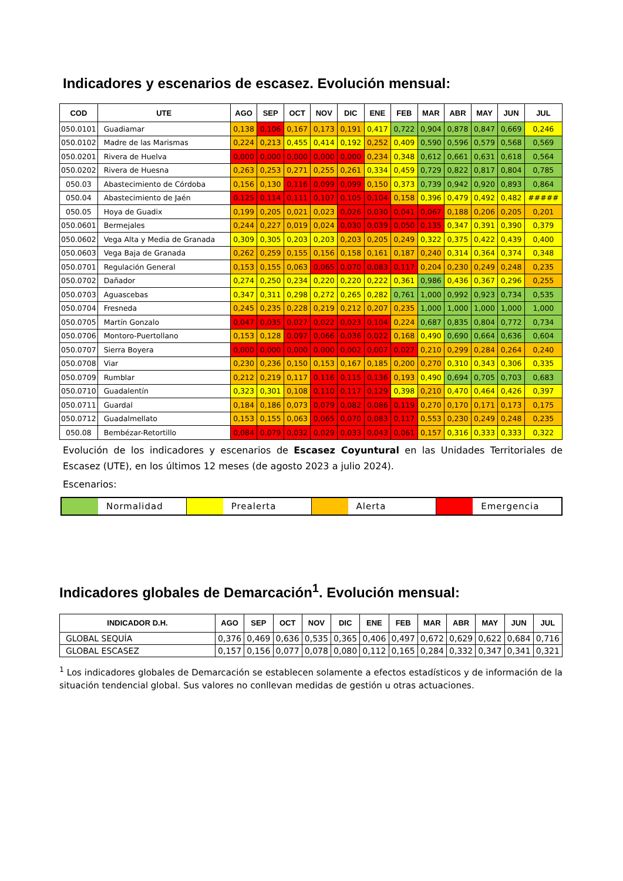Indicadores y escenarios de escasez. Evolución mensual:
| COD | UTE | AGO | SEP | OCT | NOV | DIC | ENE | FEB | MAR | ABR | MAY | JUN | JUL |
| --- | --- | --- | --- | --- | --- | --- | --- | --- | --- | --- | --- | --- | --- |
| 050.0101 | Guadiamar | 0,138 | 0,106 | 0,167 | 0,173 | 0,191 | 0,417 | 0,722 | 0,904 | 0,878 | 0,847 | 0,669 | 0,246 |
| 050.0102 | Madre de las Marismas | 0,224 | 0,213 | 0,455 | 0,414 | 0,192 | 0,252 | 0,409 | 0,590 | 0,596 | 0,579 | 0,568 | 0,569 |
| 050.0201 | Rivera de Huelva | 0,000 | 0,000 | 0,000 | 0,000 | 0,000 | 0,234 | 0,348 | 0,612 | 0,661 | 0,631 | 0,618 | 0,564 |
| 050.0202 | Rivera de Huesna | 0,263 | 0,253 | 0,271 | 0,255 | 0,261 | 0,334 | 0,459 | 0,729 | 0,822 | 0,817 | 0,804 | 0,785 |
| 050.03 | Abastecimiento de Córdoba | 0,156 | 0,130 | 0,116 | 0,099 | 0,099 | 0,150 | 0,373 | 0,739 | 0,942 | 0,920 | 0,893 | 0,864 |
| 050.04 | Abastecimiento de Jaén | 0,125 | 0,114 | 0,111 | 0,107 | 0,105 | 0,104 | 0,158 | 0,396 | 0,479 | 0,492 | 0,482 | ##### |
| 050.05 | Hoya de Guadix | 0,199 | 0,205 | 0,021 | 0,023 | 0,026 | 0,030 | 0,041 | 0,067 | 0,188 | 0,206 | 0,205 | 0,201 |
| 050.0601 | Bermejales | 0,244 | 0,227 | 0,019 | 0,024 | 0,030 | 0,039 | 0,050 | 0,135 | 0,347 | 0,391 | 0,390 | 0,379 |
| 050.0602 | Vega Alta y Media de Granada | 0,309 | 0,305 | 0,203 | 0,203 | 0,203 | 0,205 | 0,249 | 0,322 | 0,375 | 0,422 | 0,439 | 0,400 |
| 050.0603 | Vega Baja de Granada | 0,262 | 0,259 | 0,155 | 0,156 | 0,158 | 0,161 | 0,187 | 0,240 | 0,314 | 0,364 | 0,374 | 0,348 |
| 050.0701 | Regulación General | 0,153 | 0,155 | 0,063 | 0,065 | 0,070 | 0,083 | 0,117 | 0,204 | 0,230 | 0,249 | 0,248 | 0,235 |
| 050.0702 | Dañador | 0,274 | 0,250 | 0,234 | 0,220 | 0,220 | 0,222 | 0,361 | 0,986 | 0,436 | 0,367 | 0,296 | 0,255 |
| 050.0703 | Aguascebas | 0,347 | 0,311 | 0,298 | 0,272 | 0,265 | 0,282 | 0,761 | 1,000 | 0,992 | 0,923 | 0,734 | 0,535 |
| 050.0704 | Fresneda | 0,245 | 0,235 | 0,228 | 0,219 | 0,212 | 0,207 | 0,235 | 1,000 | 1,000 | 1,000 | 1,000 | 1,000 |
| 050.0705 | Martín Gonzalo | 0,047 | 0,035 | 0,027 | 0,022 | 0,023 | 0,104 | 0,224 | 0,687 | 0,835 | 0,804 | 0,772 | 0,734 |
| 050.0706 | Montoro-Puertollano | 0,153 | 0,128 | 0,097 | 0,066 | 0,036 | 0,022 | 0,168 | 0,490 | 0,690 | 0,664 | 0,636 | 0,604 |
| 050.0707 | Sierra Boyera | 0,000 | 0,000 | 0,000 | 0,000 | 0,002 | 0,007 | 0,027 | 0,210 | 0,299 | 0,284 | 0,264 | 0,240 |
| 050.0708 | Viar | 0,230 | 0,236 | 0,150 | 0,153 | 0,167 | 0,185 | 0,200 | 0,270 | 0,310 | 0,343 | 0,306 | 0,335 |
| 050.0709 | Rumblar | 0,212 | 0,219 | 0,117 | 0,116 | 0,115 | 0,136 | 0,193 | 0,490 | 0,694 | 0,705 | 0,703 | 0,683 |
| 050.0710 | Guadalentín | 0,323 | 0,301 | 0,108 | 0,110 | 0,117 | 0,129 | 0,398 | 0,210 | 0,470 | 0,464 | 0,426 | 0,397 |
| 050.0711 | Guardal | 0,184 | 0,186 | 0,073 | 0,079 | 0,082 | 0,086 | 0,119 | 0,270 | 0,170 | 0,171 | 0,173 | 0,175 |
| 050.0712 | Guadalmellato | 0,153 | 0,155 | 0,063 | 0,065 | 0,070 | 0,083 | 0,117 | 0,553 | 0,230 | 0,249 | 0,248 | 0,235 |
| 050.08 | Bembézar-Retortillo | 0,084 | 0,079 | 0,032 | 0,029 | 0,033 | 0,043 | 0,061 | 0,157 | 0,316 | 0,333 | 0,333 | 0,322 |
Evolución de los indicadores y escenarios de Escasez Coyuntural en las Unidades Territoriales de Escasez (UTE), en los últimos 12 meses (de agosto 2023 a julio 2024).
Escenarios:
Normalidad Prealerta Alerta Emergencia
Indicadores globales de Demarcación<sup>1</sup>. Evolución mensual:
| INDICADOR D.H. | AGO | SEP | OCT | NOV | DIC | ENE | FEB | MAR | ABR | MAY | JUN | JUL |
| --- | --- | --- | --- | --- | --- | --- | --- | --- | --- | --- | --- | --- |
| GLOBAL SEQUÍA | 0,376 | 0,469 | 0,636 | 0,535 | 0,365 | 0,406 | 0,497 | 0,672 | 0,629 | 0,622 | 0,684 | 0,716 |
| GLOBAL ESCASEZ | 0,157 | 0,156 | 0,077 | 0,078 | 0,080 | 0,112 | 0,165 | 0,284 | 0,332 | 0,347 | 0,341 | 0,321 |
<sup>1</sup> Los indicadores globales de Demarcación se establecen solamente a efectos estadísticos y de información de la situación tendencial global. Sus valores no conllevan medidas de gestión u otras actuaciones.